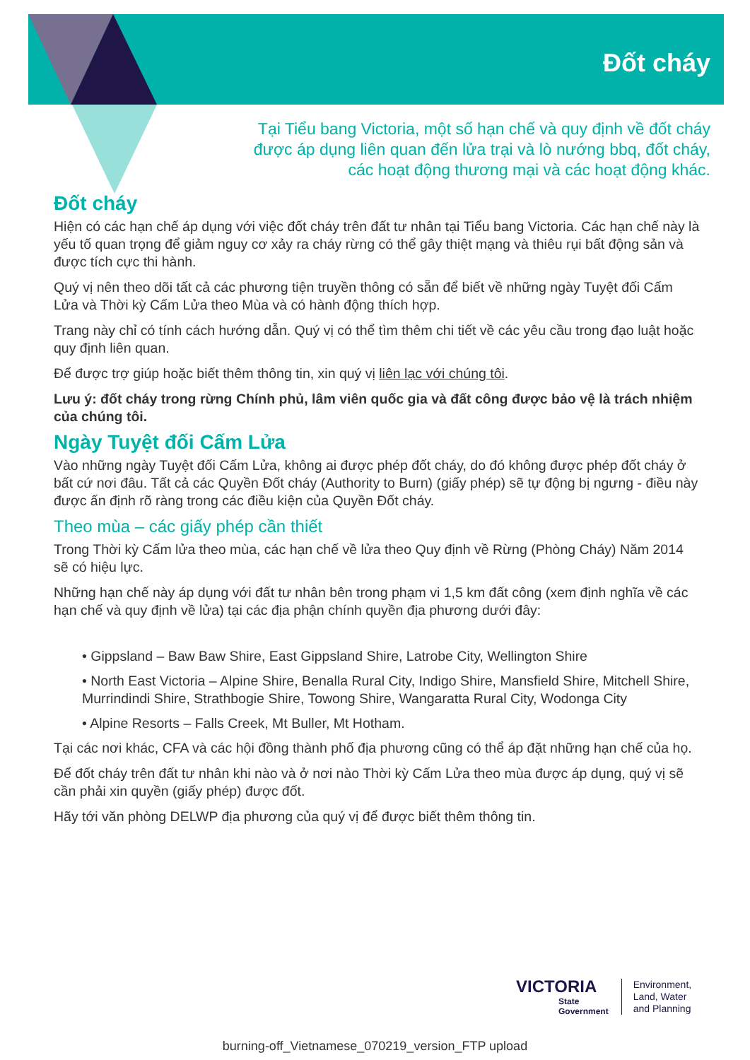Đốt cháy
Tại Tiểu bang Victoria, một số hạn chế và quy định về đốt cháy được áp dụng liên quan đến lửa trại và lò nướng bbq, đốt cháy, các hoạt động thương mại và các hoạt động khác.
Đốt cháy
Hiện có các hạn chế áp dụng với việc đốt cháy trên đất tư nhân tại Tiểu bang Victoria. Các hạn chế này là yếu tố quan trọng để giảm nguy cơ xảy ra cháy rừng có thể gây thiệt mạng và thiêu rụi bất động sản và được tích cực thi hành.
Quý vị nên theo dõi tất cả các phương tiện truyền thông có sẵn để biết về những ngày Tuyệt đối Cấm Lửa và Thời kỳ Cấm Lửa theo Mùa và có hành động thích hợp.
Trang này chỉ có tính cách hướng dẫn. Quý vị có thể tìm thêm chi tiết về các yêu cầu trong đạo luật hoặc quy định liên quan.
Để được trợ giúp hoặc biết thêm thông tin, xin quý vị liên lạc với chúng tôi.
Lưu ý: đốt cháy trong rừng Chính phủ, lâm viên quốc gia và đất công được bảo vệ là trách nhiệm của chúng tôi.
Ngày Tuyệt đối Cấm Lửa
Vào những ngày Tuyệt đối Cấm Lửa, không ai được phép đốt cháy, do đó không được phép đốt cháy ở bất cứ nơi đâu. Tất cả các Quyền Đốt cháy (Authority to Burn) (giấy phép) sẽ tự động bị ngưng - điều này được ấn định rõ ràng trong các điều kiện của Quyền Đốt cháy.
Theo mùa – các giấy phép cần thiết
Trong Thời kỳ Cấm lửa theo mùa, các hạn chế về lửa theo Quy định về Rừng (Phòng Cháy) Năm 2014 sẽ có hiệu lực.
Những hạn chế này áp dụng với đất tư nhân bên trong phạm vi 1,5 km đất công (xem định nghĩa về các hạn chế và quy định về lửa) tại các địa phận chính quyền địa phương dưới đây:
• Gippsland – Baw Baw Shire, East Gippsland Shire, Latrobe City, Wellington Shire
• North East Victoria – Alpine Shire, Benalla Rural City, Indigo Shire, Mansfield Shire, Mitchell Shire, Murrindindi Shire, Strathbogie Shire, Towong Shire, Wangaratta Rural City, Wodonga City
• Alpine Resorts – Falls Creek, Mt Buller, Mt Hotham.
Tại các nơi khác, CFA và các hội đồng thành phố địa phương cũng có thể áp đặt những hạn chế của họ.
Để đốt cháy trên đất tư nhân khi nào và ở nơi nào Thời kỳ Cấm Lửa theo mùa được áp dụng, quý vị sẽ cần phải xin quyền (giấy phép) được đốt.
Hãy tới văn phòng DELWP địa phương của quý vị để được biết thêm thông tin.
VICTORIA
State
Government
Environment,
Land, Water
and Planning
burning-off_Vietnamese_070219_version_FTP upload